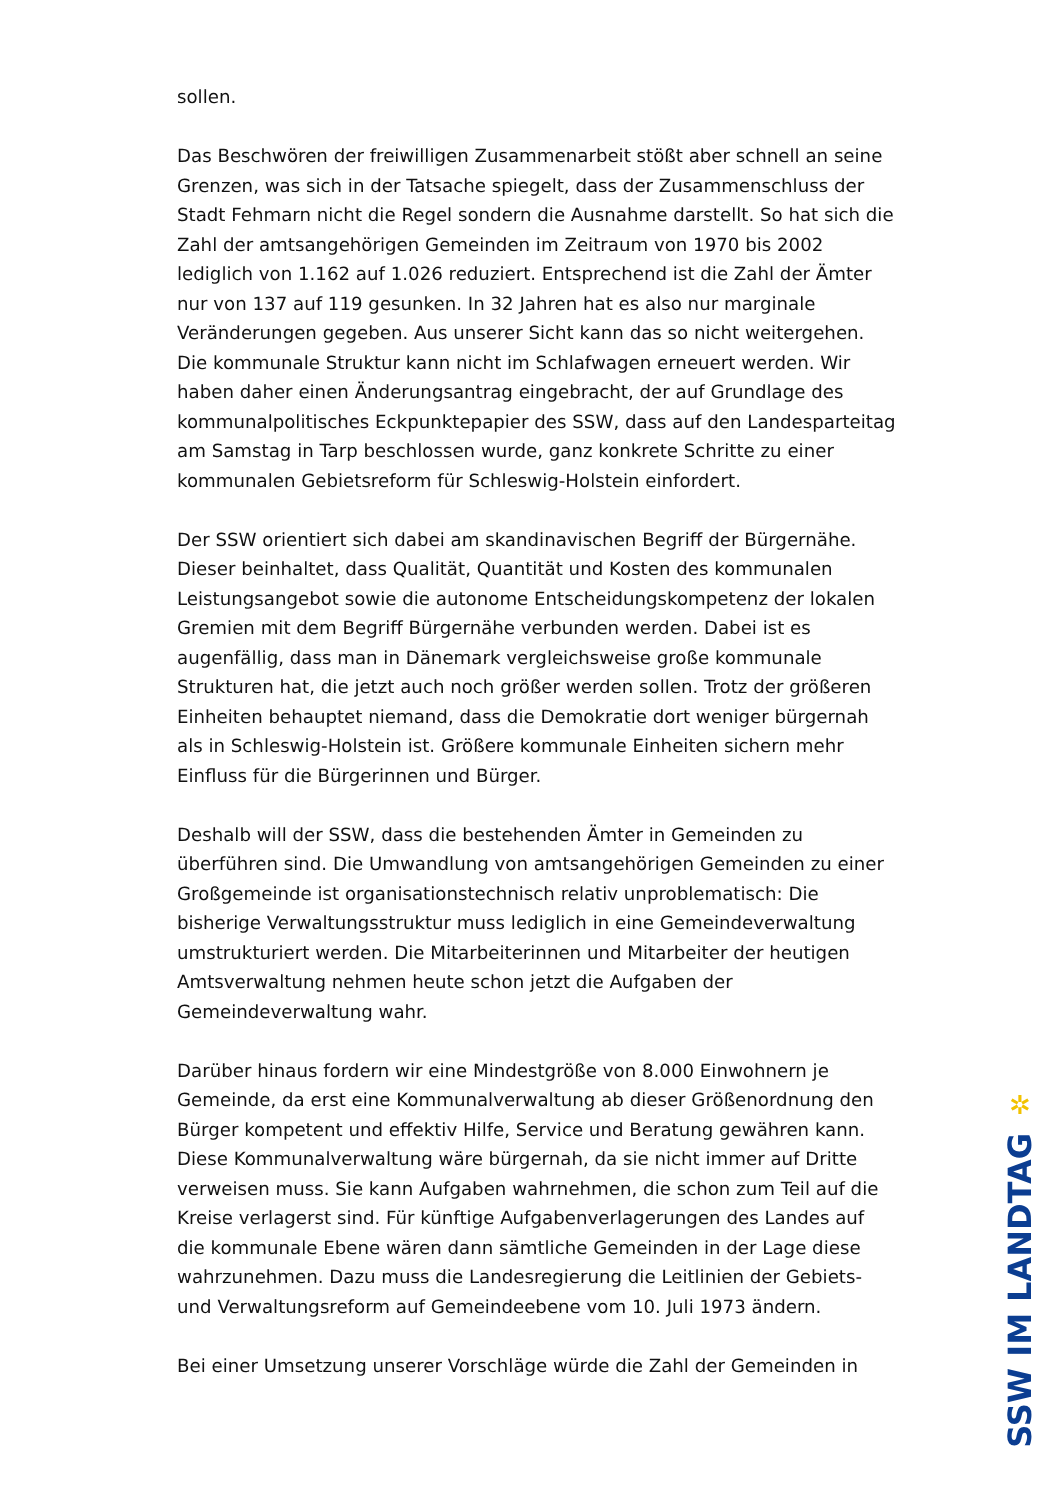sollen.
Das Beschwören der freiwilligen Zusammenarbeit stößt aber schnell an seine Grenzen, was sich in der Tatsache spiegelt, dass der Zusammenschluss der Stadt Fehmarn nicht die Regel sondern die Ausnahme darstellt. So hat sich die Zahl der amtsangehörigen Gemeinden im Zeitraum von 1970 bis 2002 lediglich von 1.162 auf 1.026 reduziert. Entsprechend ist die Zahl der Ämter nur von 137 auf 119 gesunken. In 32 Jahren hat es also nur marginale Veränderungen gegeben. Aus unserer Sicht kann das so nicht weitergehen. Die kommunale Struktur kann nicht im Schlafwagen erneuert werden. Wir haben daher einen Änderungsantrag eingebracht, der auf Grundlage des kommunalpolitisches Eckpunktepapier des SSW, dass auf den Landesparteitag am Samstag in Tarp beschlossen wurde, ganz konkrete Schritte zu einer kommunalen Gebietsreform für Schleswig-Holstein einfordert.
Der SSW orientiert sich dabei am skandinavischen Begriff der Bürgernähe. Dieser beinhaltet, dass Qualität, Quantität und Kosten des kommunalen Leistungsangebot sowie die autonome Entscheidungskompetenz der lokalen Gremien mit dem Begriff Bürgernähe verbunden werden. Dabei ist es augenfällig, dass man in Dänemark vergleichsweise große kommunale Strukturen hat, die jetzt auch noch größer werden sollen. Trotz der größeren Einheiten behauptet niemand, dass die Demokratie dort weniger bürgernah als in Schleswig-Holstein ist. Größere kommunale Einheiten sichern mehr Einfluss für die Bürgerinnen und Bürger.
Deshalb will der SSW, dass die bestehenden Ämter in Gemeinden zu überführen sind. Die Umwandlung von amtsangehörigen Gemeinden zu einer Großgemeinde ist organisationstechnisch relativ unproblematisch: Die bisherige Verwaltungsstruktur muss lediglich in eine Gemeindeverwaltung umstrukturiert werden. Die Mitarbeiterinnen und Mitarbeiter der heutigen Amtsverwaltung nehmen heute schon jetzt die Aufgaben der Gemeindeverwaltung wahr.
Darüber hinaus fordern wir eine Mindestgröße von 8.000 Einwohnern je Gemeinde, da erst eine Kommunalverwaltung ab dieser Größenordnung den Bürger kompetent und effektiv Hilfe, Service und Beratung gewähren kann. Diese Kommunalverwaltung wäre bürgernah, da sie nicht immer auf Dritte verweisen muss. Sie kann Aufgaben wahrnehmen, die schon zum Teil auf die Kreise verlagerst sind. Für künftige Aufgabenverlagerungen des Landes auf die kommunale Ebene wären dann sämtliche Gemeinden in der Lage diese wahrzunehmen. Dazu muss die Landesregierung die Leitlinien der Gebiets- und Verwaltungsreform auf Gemeindeebene vom 10. Juli 1973 ändern.
Bei einer Umsetzung unserer Vorschläge würde die Zahl der Gemeinden in
✲
SSW IM LANDTAG